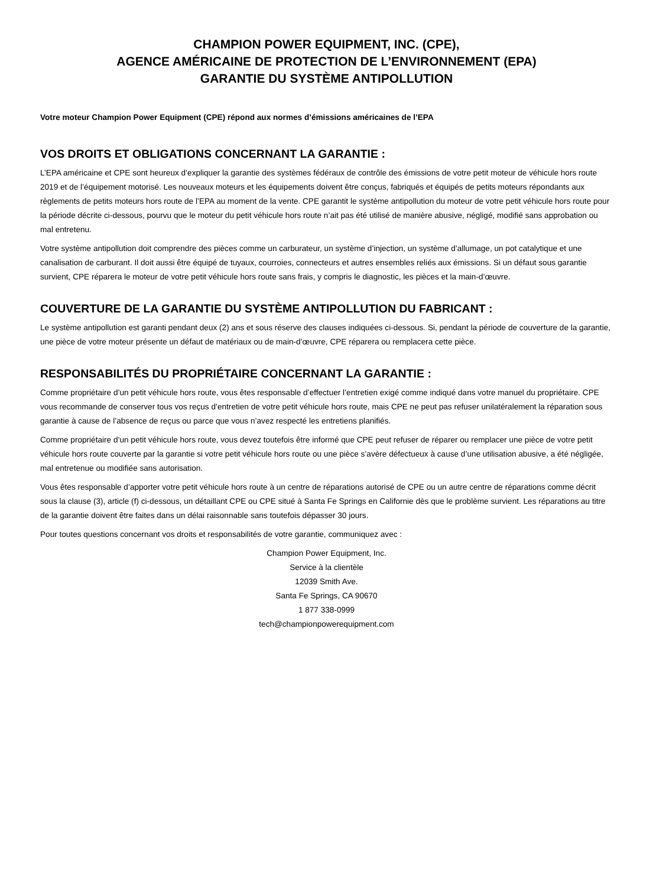CHAMPION POWER EQUIPMENT, INC. (CPE),
AGENCE AMÉRICAINE DE PROTECTION DE L’ENVIRONNEMENT (EPA)
GARANTIE DU SYSTÈME ANTIPOLLUTION
Votre moteur Champion Power Equipment (CPE) répond aux normes d’émissions américaines de l’EPA
VOS DROITS ET OBLIGATIONS CONCERNANT LA GARANTIE :
L’EPA américaine et CPE sont heureux d’expliquer la garantie des systèmes fédéraux de contrôle des émissions de votre petit moteur de véhicule hors route 2019 et de l’équipement motorisé. Les nouveaux moteurs et les équipements doivent être conçus, fabriqués et équipés de petits moteurs répondants aux règlements de petits moteurs hors route de l’EPA au moment de la vente. CPE garantit le système antipollution du moteur de votre petit véhicule hors route pour la période décrite ci-dessous, pourvu que le moteur du petit véhicule hors route n’ait pas été utilisé de manière abusive, négligé, modifié sans approbation ou mal entretenu.
Votre système antipollution doit comprendre des pièces comme un carburateur, un système d’injection, un système d’allumage, un pot catalytique et une canalisation de carburant. Il doit aussi être équipé de tuyaux, courroies, connecteurs et autres ensembles reliés aux émissions. Si un défaut sous garantie survient, CPE réparera le moteur de votre petit véhicule hors route sans frais, y compris le diagnostic, les pièces et la main-d’œuvre.
COUVERTURE DE LA GARANTIE DU SYSTÈME ANTIPOLLUTION DU FABRICANT :
Le système antipollution est garanti pendant deux (2) ans et sous réserve des clauses indiquées ci-dessous. Si, pendant la période de couverture de la garantie, une pièce de votre moteur présente un défaut de matériaux ou de main-d’œuvre, CPE réparera ou remplacera cette pièce.
RESPONSABILITÉS DU PROPRIÉTAIRE CONCERNANT LA GARANTIE :
Comme propriétaire d’un petit véhicule hors route, vous êtes responsable d’effectuer l’entretien exigé comme indiqué dans votre manuel du propriétaire. CPE vous recommande de conserver tous vos reçus d’entretien de votre petit véhicule hors route, mais CPE ne peut pas refuser unilatéralement la réparation sous garantie à cause de l’absence de reçus ou parce que vous n’avez respecté les entretiens planifiés.
Comme propriétaire d’un petit véhicule hors route, vous devez toutefois être informé que CPE peut refuser de réparer ou remplacer une pièce de votre petit véhicule hors route couverte par la garantie si votre petit véhicule hors route ou une pièce s’avère défectueux à cause d’une utilisation abusive, a été négligée, mal entretenue ou modifiée sans autorisation.
Vous êtes responsable d’apporter votre petit véhicule hors route à un centre de réparations autorisé de CPE ou un autre centre de réparations comme décrit sous la clause (3), article (f) ci-dessous, un détaillant CPE ou CPE situé à Santa Fe Springs en Californie dès que le problème survient. Les réparations au titre de la garantie doivent être faites dans un délai raisonnable sans toutefois dépasser 30 jours.
Pour toutes questions concernant vos droits et responsabilités de votre garantie, communiquez avec :
Champion Power Equipment, Inc.
Service à la clientèle
12039 Smith Ave.
Santa Fe Springs, CA 90670
1 877 338-0999
tech@championpowerequipment.com